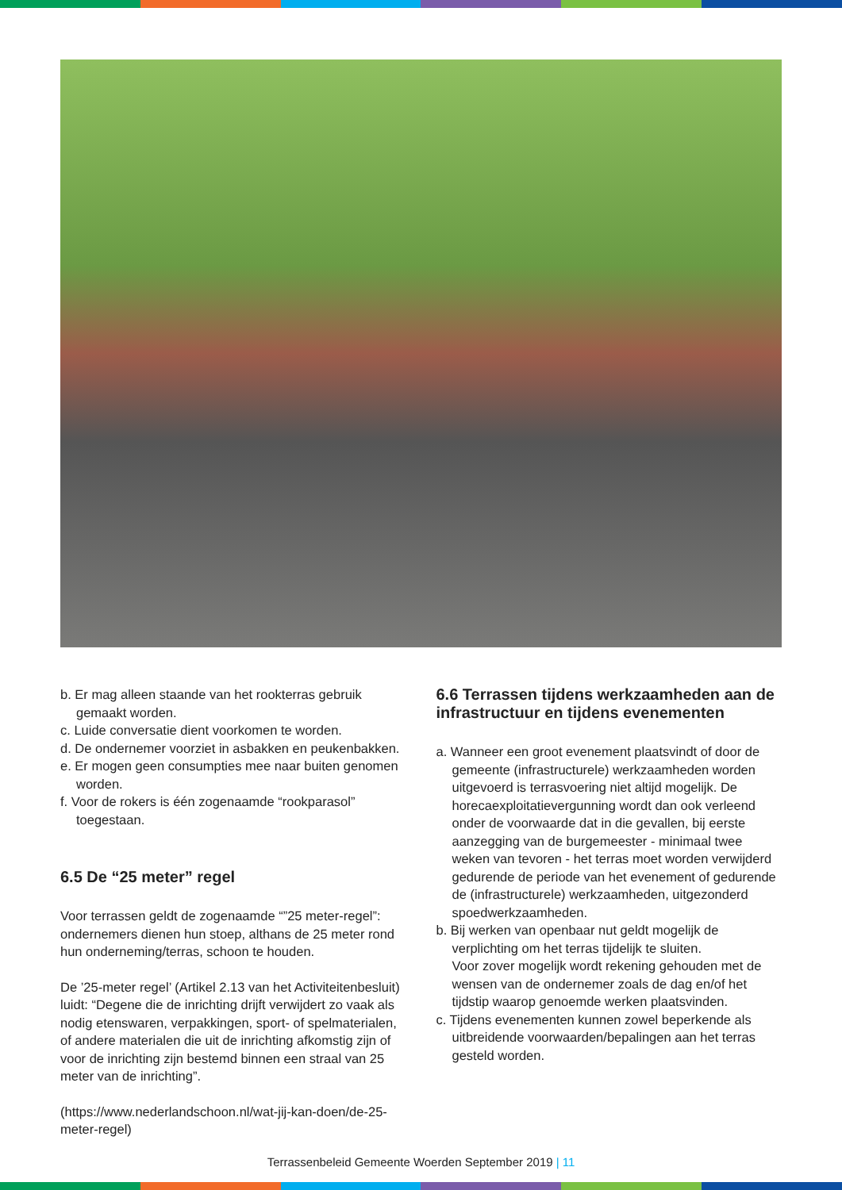b. Er mag alleen staande van het rookterras gebruik gemaakt worden.
c. Luide conversatie dient voorkomen te worden.
d. De ondernemer voorziet in asbakken en peukenbakken.
e. Er mogen geen consumpties mee naar buiten genomen worden.
f. Voor de rokers is één zogenaamde “rookparasol” toegestaan.
6.5 De “25 meter” regel
Voor terrassen geldt de zogenaamde “”25 meter-regel”: ondernemers dienen hun stoep, althans de 25 meter rond hun onderneming/terras, schoon te houden.
De ’25-meter regel’ (Artikel 2.13 van het Activiteitenbesluit) luidt: “Degene die de inrichting drijft verwijdert zo vaak als nodig etenswaren, verpakkingen, sport- of spelmaterialen, of andere materialen die uit de inrichting afkomstig zijn of voor de inrichting zijn bestemd binnen een straal van 25 meter van de inrichting”.
(https://www.nederlandschoon.nl/wat-jij-kan-doen/de-25-meter-regel)
6.6 Terrassen tijdens werkzaamheden aan de infrastructuur en tijdens evenementen
a. Wanneer een groot evenement plaatsvindt of door de gemeente (infrastructurele) werkzaamheden worden uitgevoerd is terrasvoering niet altijd mogelijk. De horecaexploitatievergunning wordt dan ook verleend onder de voorwaarde dat in die gevallen, bij eerste aanzegging van de burgemeester - minimaal twee weken van tevoren - het terras moet worden verwijderd gedurende de periode van het evenement of gedurende de (infrastructurele) werkzaamheden, uitgezonderd spoedwerkzaamheden.
b. Bij werken van openbaar nut geldt mogelijk de verplichting om het terras tijdelijk te sluiten.
Voor zover mogelijk wordt rekening gehouden met de wensen van de ondernemer zoals de dag en/of het tijdstip waarop genoemde werken plaatsvinden.
c. Tijdens evenementen kunnen zowel beperkende als uitbreidende voorwaarden/bepalingen aan het terras gesteld worden.
Terrassenbeleid Gemeente Woerden September 2019 | 11